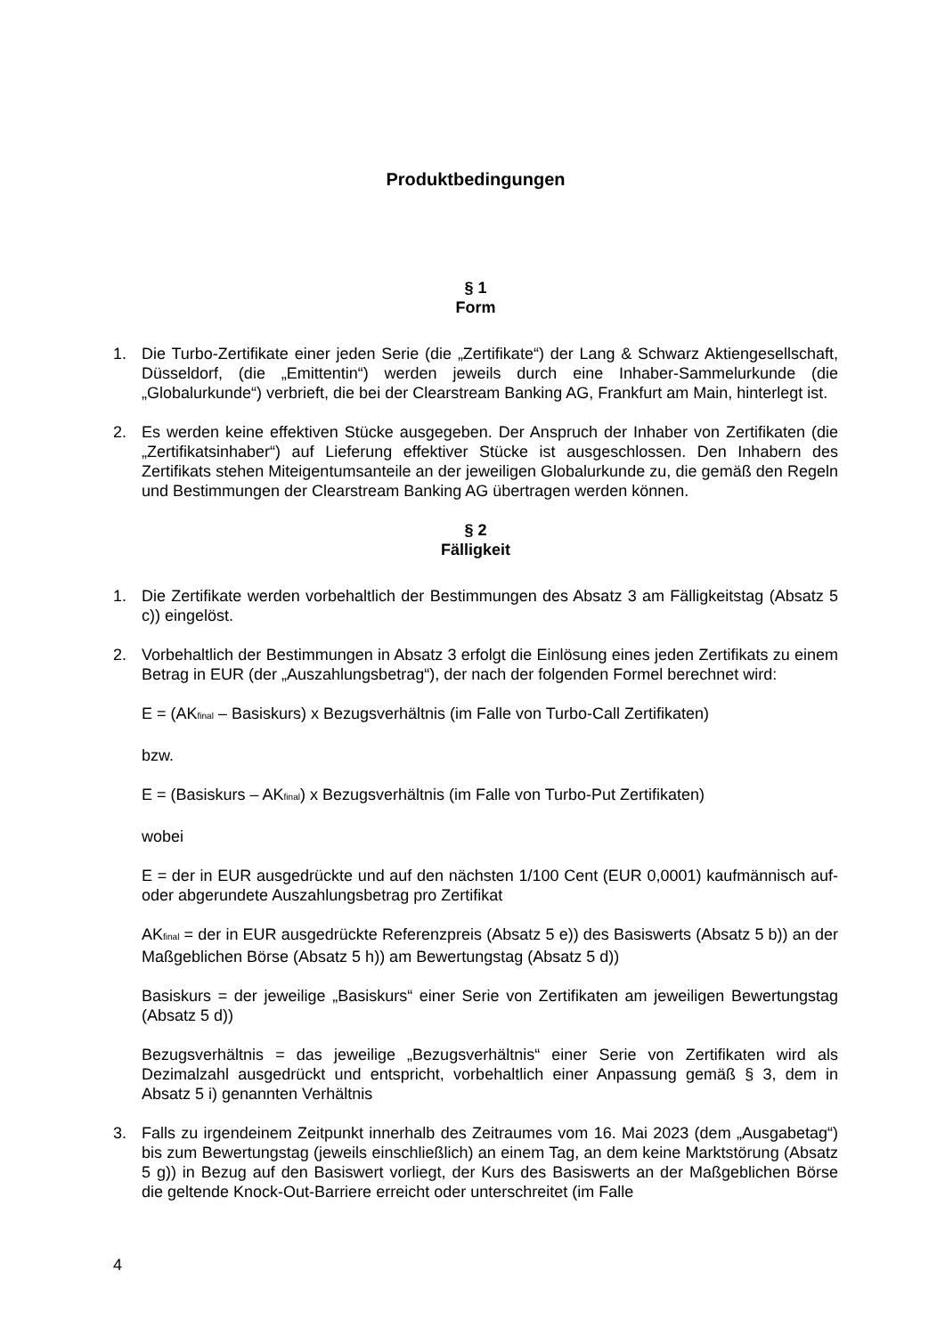Produktbedingungen
§ 1
Form
1. Die Turbo-Zertifikate einer jeden Serie (die „Zertifikate“) der Lang & Schwarz Aktiengesellschaft, Düsseldorf, (die „Emittentin“) werden jeweils durch eine Inhaber-Sammelurkunde (die „Globalurkunde“) verbrieft, die bei der Clearstream Banking AG, Frankfurt am Main, hinterlegt ist.
2. Es werden keine effektiven Stücke ausgegeben. Der Anspruch der Inhaber von Zertifikaten (die „Zertifikatsinhaber“) auf Lieferung effektiver Stücke ist ausgeschlossen. Den Inhabern des Zertifikats stehen Miteigentumsanteile an der jeweiligen Globalurkunde zu, die gemäß den Regeln und Bestimmungen der Clearstream Banking AG übertragen werden können.
§ 2
Fälligkeit
1. Die Zertifikate werden vorbehaltlich der Bestimmungen des Absatz 3 am Fälligkeitstag (Absatz 5 c)) eingelöst.
2. Vorbehaltlich der Bestimmungen in Absatz 3 erfolgt die Einlösung eines jeden Zertifikats zu einem Betrag in EUR (der „Auszahlungsbetrag“), der nach der folgenden Formel berechnet wird:
E = (AK<sub>final</sub> – Basiskurs) x Bezugsverhältnis (im Falle von Turbo-Call Zertifikaten)
bzw.
E = (Basiskurs – AK<sub>final</sub>) x Bezugsverhältnis (im Falle von Turbo-Put Zertifikaten)
wobei
E = der in EUR ausgedrückte und auf den nächsten 1/100 Cent (EUR 0,0001) kaufmännisch auf- oder abgerundete Auszahlungsbetrag pro Zertifikat
AK<sub>final</sub> = der in EUR ausgedrückte Referenzpreis (Absatz 5 e)) des Basiswerts (Absatz 5 b)) an der Maßgeblichen Börse (Absatz 5 h)) am Bewertungstag (Absatz 5 d))
Basiskurs = der jeweilige „Basiskurs“ einer Serie von Zertifikaten am jeweiligen Bewertungstag (Absatz 5 d))
Bezugsverhältnis = das jeweilige „Bezugsverhältnis“ einer Serie von Zertifikaten wird als Dezimalzahl ausgedrückt und entspricht, vorbehaltlich einer Anpassung gemäß § 3, dem in Absatz 5 i) genannten Verhältnis
3. Falls zu irgendeinem Zeitpunkt innerhalb des Zeitraumes vom 16. Mai 2023 (dem „Ausgabetag“) bis zum Bewertungstag (jeweils einschließlich) an einem Tag, an dem keine Marktstörung (Absatz 5 g)) in Bezug auf den Basiswert vorliegt, der Kurs des Basiswerts an der Maßgeblichen Börse die geltende Knock-Out-Barriere erreicht oder unterschreitet (im Falle
4